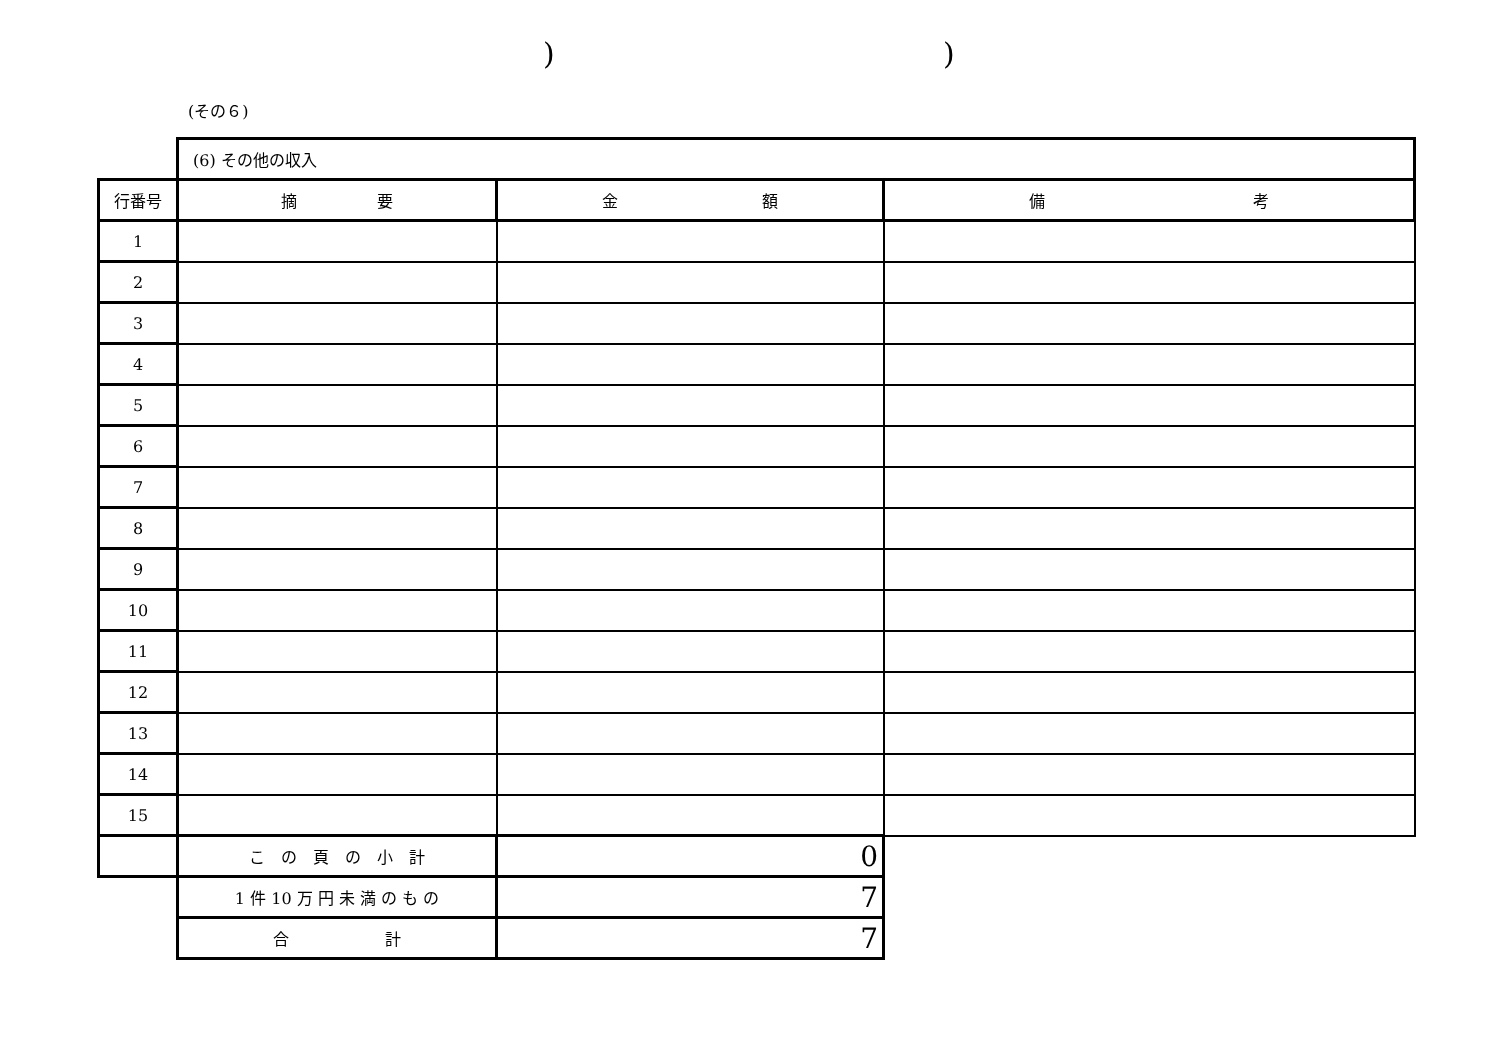) )
(その６)
| | (6) その他の収入 | | |
| 行番号 | 摘 要 | 金 額 | 備 考 |
| 1 | | | |
| 2 | | | |
| 3 | | | |
| 4 | | | |
| 5 | | | |
| 6 | | | |
| 7 | | | |
| 8 | | | |
| 9 | | | |
| 10 | | | |
| 11 | | | |
| 12 | | | |
| 13 | | | |
| 14 | | | |
| 15 | | | |
| | こ の 頁 の 小 計 | 0 | |
| | 1 件 10 万 円 未 満 の も の | 7 | |
| | 合 計 | 7 | |